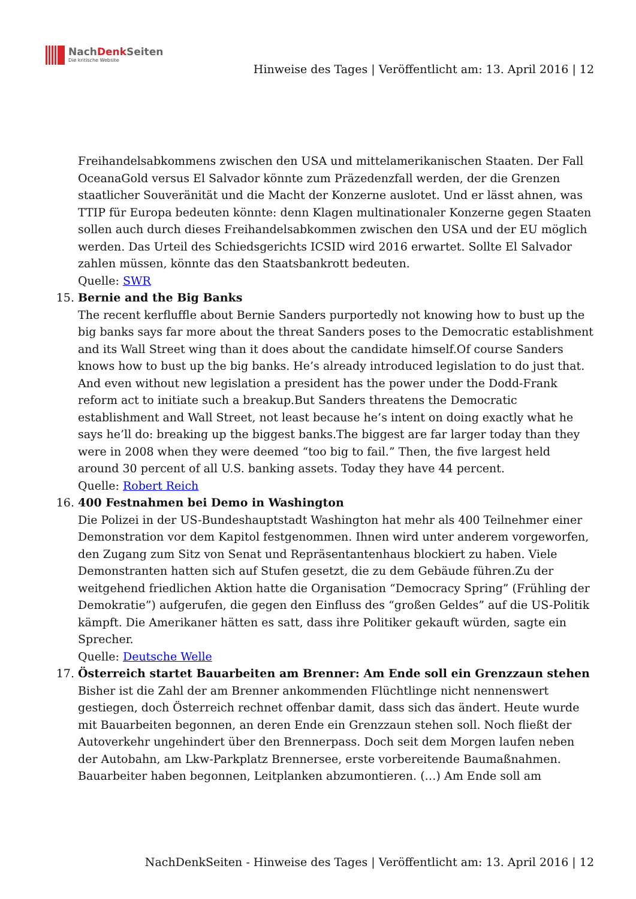NachDenk Seiten
Die kritische Website
Hinweise des Tages | Veröffentlicht am: 13. April 2016 | 12
Freihandelsabkommens zwischen den USA und mittelamerikanischen Staaten. Der Fall OceanaGold versus El Salvador könnte zum Präzedenzfall werden, der die Grenzen staatlicher Souveränität und die Macht der Konzerne auslotet. Und er lässt ahnen, was TTIP für Europa bedeuten könnte: denn Klagen multinationaler Konzerne gegen Staaten sollen auch durch dieses Freihandelsabkommen zwischen den USA und der EU möglich werden. Das Urteil des Schiedsgerichts ICSID wird 2016 erwartet. Sollte El Salvador zahlen müssen, könnte das den Staatsbankrott bedeuten.
Quelle: SWR
15. Bernie and the Big Banks
The recent kerfluffle about Bernie Sanders purportedly not knowing how to bust up the big banks says far more about the threat Sanders poses to the Democratic establishment and its Wall Street wing than it does about the candidate himself.Of course Sanders knows how to bust up the big banks. He’s already introduced legislation to do just that. And even without new legislation a president has the power under the Dodd-Frank reform act to initiate such a breakup.But Sanders threatens the Democratic establishment and Wall Street, not least because he’s intent on doing exactly what he says he’ll do: breaking up the biggest banks.The biggest are far larger today than they were in 2008 when they were deemed “too big to fail.” Then, the five largest held around 30 percent of all U.S. banking assets. Today they have 44 percent.
Quelle: Robert Reich
16. 400 Festnahmen bei Demo in Washington
Die Polizei in der US-Bundeshauptstadt Washington hat mehr als 400 Teilnehmer einer Demonstration vor dem Kapitol festgenommen. Ihnen wird unter anderem vorgeworfen, den Zugang zum Sitz von Senat und Repräsentantenhaus blockiert zu haben. Viele Demonstranten hatten sich auf Stufen gesetzt, die zu dem Gebäude führen.Zu der weitgehend friedlichen Aktion hatte die Organisation “Democracy Spring” (Frühling der Demokratie”) aufgerufen, die gegen den Einfluss des “großen Geldes” auf die US-Politik kämpft. Die Amerikaner hätten es satt, dass ihre Politiker gekauft würden, sagte ein Sprecher.
Quelle: Deutsche Welle
17. Österreich startet Bauarbeiten am Brenner: Am Ende soll ein Grenzzaun stehen
Bisher ist die Zahl der am Brenner ankommenden Flüchtlinge nicht nennenswert gestiegen, doch Österreich rechnet offenbar damit, dass sich das ändert. Heute wurde mit Bauarbeiten begonnen, an deren Ende ein Grenzzaun stehen soll. Noch fließt der Autoverkehr ungehindert über den Brennerpass. Doch seit dem Morgen laufen neben der Autobahn, am Lkw-Parkplatz Brennersee, erste vorbereitende Baumaßnahmen. Bauarbeiter haben begonnen, Leitplanken abzumontieren. (…) Am Ende soll am
NachDenkSeiten - Hinweise des Tages | Veröffentlicht am: 13. April 2016 | 12